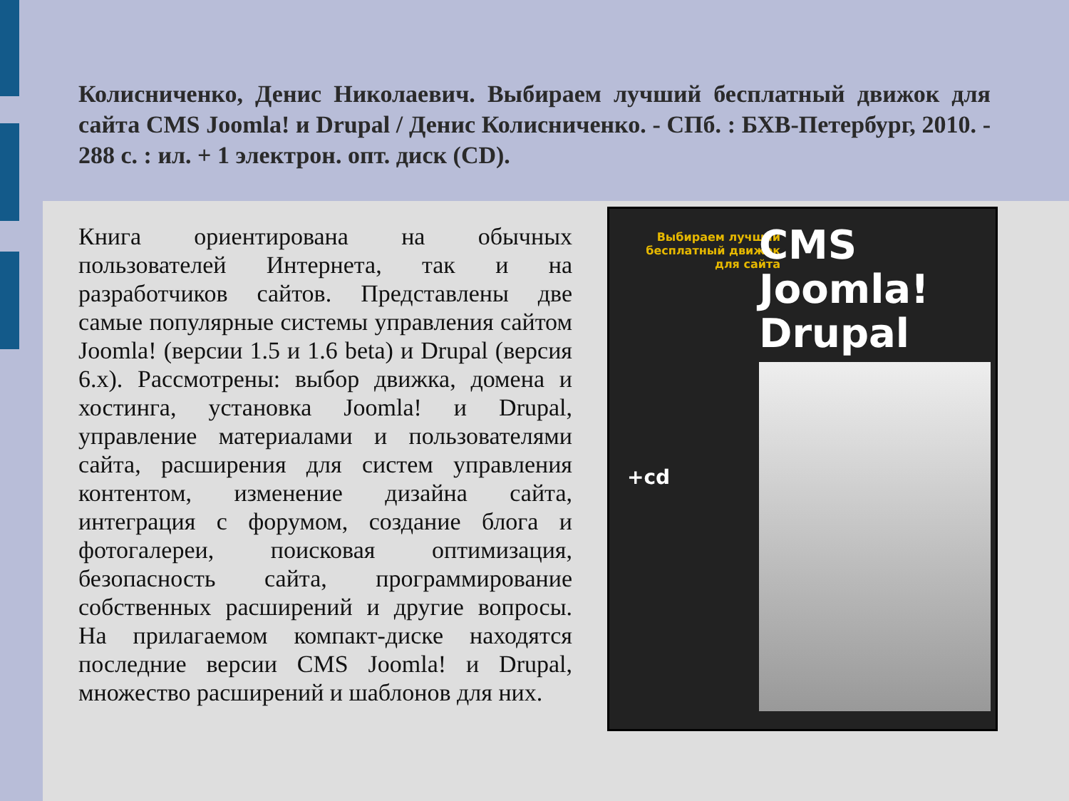Колисниченко, Денис Николаевич. Выбираем лучший бесплатный движок для сайта CMS Joomla! и Drupal / Денис Колисниченко. - СПб. : БХВ-Петербург, 2010. - 288 с. : ил. + 1 электрон. опт. диск (CD).
Книга ориентирована на обычных пользователей Интернета, так и на разработчиков сайтов. Представлены две самые популярные системы управления сайтом Joomla! (версии 1.5 и 1.6 beta) и Drupal (версия 6.x). Рассмотрены: выбор движка, домена и хостинга, установка Joomla! и Drupal, управление материалами и пользователями сайта, расширения для систем управления контентом, изменение дизайна сайта, интеграция с форумом, создание блога и фотогалереи, поисковая оптимизация, безопасность сайта, программирование собственных расширений и другие вопросы. На прилагаемом компакт-диске находятся последние версии CMS Joomla! и Drupal, множество расширений и шаблонов для них.
Выбираем лучший бесплатный движок для сайта
CMS
Joomla!
Drupal
+cd